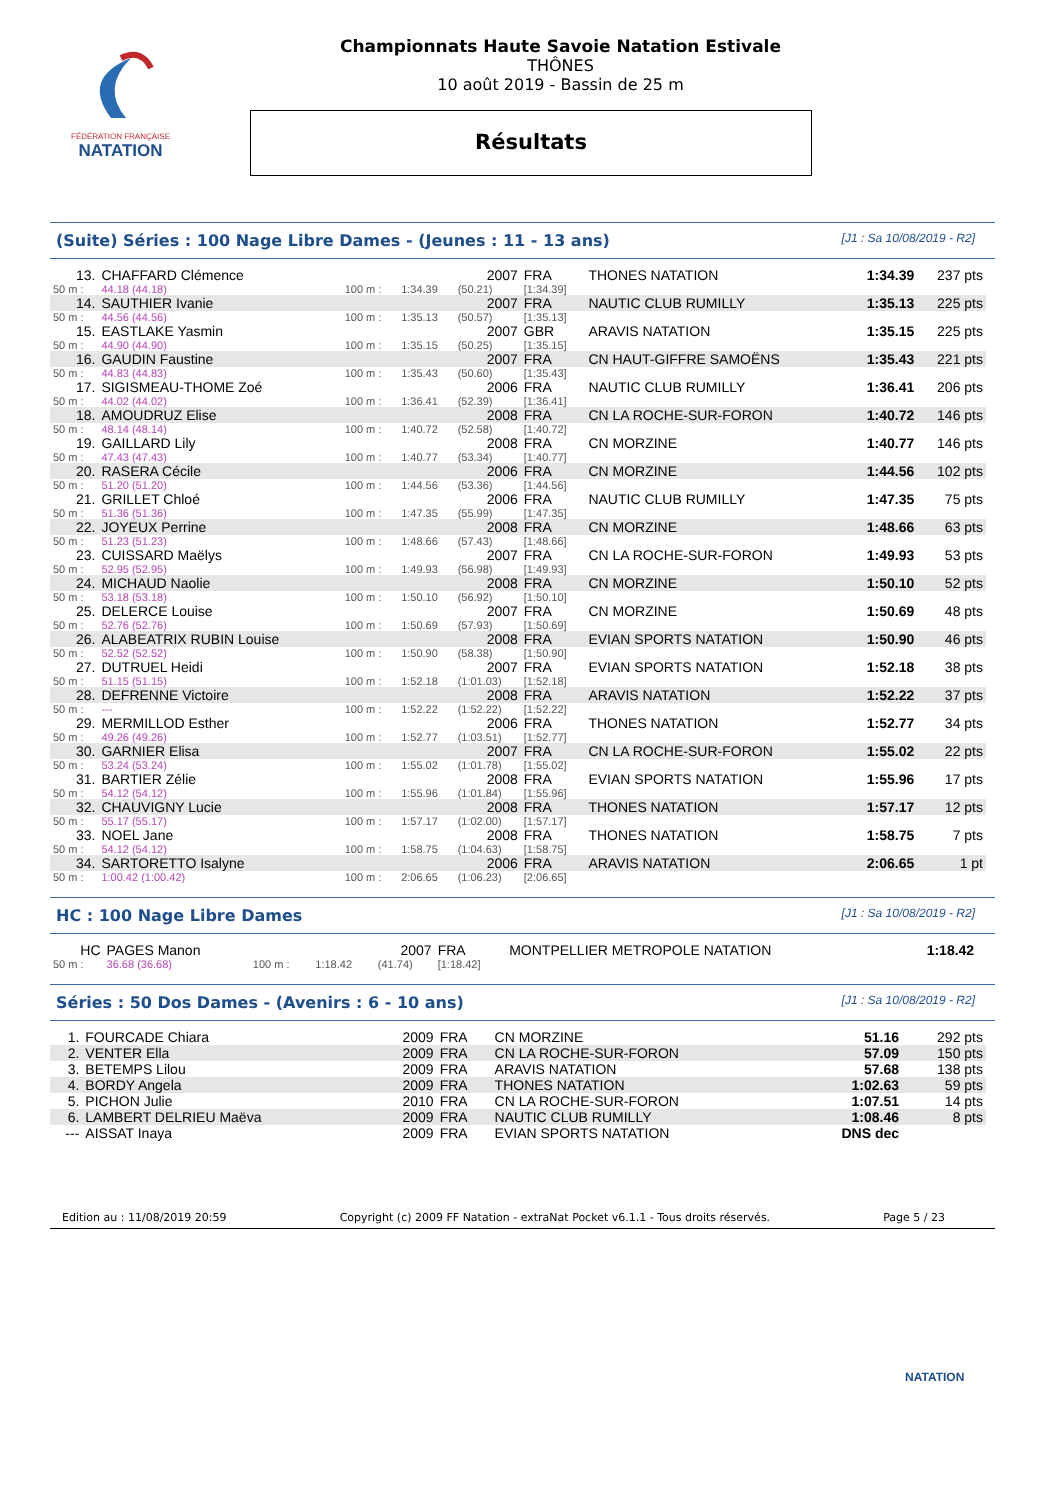FÉDÉRATION FRANÇAISE
NATATION
Championnats Haute Savoie Natation Estivale
THÔNES
10 août 2019 - Bassin de 25 m
Résultats
(Suite) Séries : 100 Nage Libre Dames - (Jeunes : 11 - 13 ans) [J1 : Sa 10/08/2019 - R2]
| 13. | CHAFFARD Clémence | | | 2007 | FRA | THONES NATATION | 1:34.39 | 237 pts |
| 50 m : | 44.18 (44.18) | 100 m : | 1:34.39 | (50.21) | [1:34.39] | | | |
| 14. | SAUTHIER Ivanie | | | 2007 | FRA | NAUTIC CLUB RUMILLY | 1:35.13 | 225 pts |
| 50 m : | 44.56 (44.56) | 100 m : | 1:35.13 | (50.57) | [1:35.13] | | | |
| 15. | EASTLAKE Yasmin | | | 2007 | GBR | ARAVIS NATATION | 1:35.15 | 225 pts |
| 50 m : | 44.90 (44.90) | 100 m : | 1:35.15 | (50.25) | [1:35.15] | | | |
| 16. | GAUDIN Faustine | | | 2007 | FRA | CN HAUT-GIFFRE SAMOËNS | 1:35.43 | 221 pts |
| 50 m : | 44.83 (44.83) | 100 m : | 1:35.43 | (50.60) | [1:35.43] | | | |
| 17. | SIGISMEAU-THOME Zoé | | | 2006 | FRA | NAUTIC CLUB RUMILLY | 1:36.41 | 206 pts |
| 50 m : | 44.02 (44.02) | 100 m : | 1:36.41 | (52.39) | [1:36.41] | | | |
| 18. | AMOUDRUZ Elise | | | 2008 | FRA | CN LA ROCHE-SUR-FORON | 1:40.72 | 146 pts |
| 50 m : | 48.14 (48.14) | 100 m : | 1:40.72 | (52.58) | [1:40.72] | | | |
| 19. | GAILLARD Lily | | | 2008 | FRA | CN MORZINE | 1:40.77 | 146 pts |
| 50 m : | 47.43 (47.43) | 100 m : | 1:40.77 | (53.34) | [1:40.77] | | | |
| 20. | RASERA Cécile | | | 2006 | FRA | CN MORZINE | 1:44.56 | 102 pts |
| 50 m : | 51.20 (51.20) | 100 m : | 1:44.56 | (53.36) | [1:44.56] | | | |
| 21. | GRILLET Chloé | | | 2006 | FRA | NAUTIC CLUB RUMILLY | 1:47.35 | 75 pts |
| 50 m : | 51.36 (51.36) | 100 m : | 1:47.35 | (55.99) | [1:47.35] | | | |
| 22. | JOYEUX Perrine | | | 2008 | FRA | CN MORZINE | 1:48.66 | 63 pts |
| 50 m : | 51.23 (51.23) | 100 m : | 1:48.66 | (57.43) | [1:48.66] | | | |
| 23. | CUISSARD Maëlys | | | 2007 | FRA | CN LA ROCHE-SUR-FORON | 1:49.93 | 53 pts |
| 50 m : | 52.95 (52.95) | 100 m : | 1:49.93 | (56.98) | [1:49.93] | | | |
| 24. | MICHAUD Naolie | | | 2008 | FRA | CN MORZINE | 1:50.10 | 52 pts |
| 50 m : | 53.18 (53.18) | 100 m : | 1:50.10 | (56.92) | [1:50.10] | | | |
| 25. | DELERCE Louise | | | 2007 | FRA | CN MORZINE | 1:50.69 | 48 pts |
| 50 m : | 52.76 (52.76) | 100 m : | 1:50.69 | (57.93) | [1:50.69] | | | |
| 26. | ALABEATRIX RUBIN Louise | | | 2008 | FRA | EVIAN SPORTS NATATION | 1:50.90 | 46 pts |
| 50 m : | 52.52 (52.52) | 100 m : | 1:50.90 | (58.38) | [1:50.90] | | | |
| 27. | DUTRUEL Heidi | | | 2007 | FRA | EVIAN SPORTS NATATION | 1:52.18 | 38 pts |
| 50 m : | 51.15 (51.15) | 100 m : | 1:52.18 | (1:01.03) | [1:52.18] | | | |
| 28. | DEFRENNE Victoire | | | 2008 | FRA | ARAVIS NATATION | 1:52.22 | 37 pts |
| 50 m : | --- | 100 m : | 1:52.22 | (1:52.22) | [1:52.22] | | | |
| 29. | MERMILLOD Esther | | | 2006 | FRA | THONES NATATION | 1:52.77 | 34 pts |
| 50 m : | 49.26 (49.26) | 100 m : | 1:52.77 | (1:03.51) | [1:52.77] | | | |
| 30. | GARNIER Elisa | | | 2007 | FRA | CN LA ROCHE-SUR-FORON | 1:55.02 | 22 pts |
| 50 m : | 53.24 (53.24) | 100 m : | 1:55.02 | (1:01.78) | [1:55.02] | | | |
| 31. | BARTIER Zélie | | | 2008 | FRA | EVIAN SPORTS NATATION | 1:55.96 | 17 pts |
| 50 m : | 54.12 (54.12) | 100 m : | 1:55.96 | (1:01.84) | [1:55.96] | | | |
| 32. | CHAUVIGNY Lucie | | | 2008 | FRA | THONES NATATION | 1:57.17 | 12 pts |
| 50 m : | 55.17 (55.17) | 100 m : | 1:57.17 | (1:02.00) | [1:57.17] | | | |
| 33. | NOEL Jane | | | 2008 | FRA | THONES NATATION | 1:58.75 | 7 pts |
| 50 m : | 54.12 (54.12) | 100 m : | 1:58.75 | (1:04.63) | [1:58.75] | | | |
| 34. | SARTORETTO Isalyne | | | 2006 | FRA | ARAVIS NATATION | 2:06.65 | 1 pt |
| 50 m : | 1:00.42 (1:00.42) | 100 m : | 2:06.65 | (1:06.23) | [2:06.65] | | | |
HC : 100 Nage Libre Dames [J1 : Sa 10/08/2019 - R2]
| HC | PAGES Manon | | | 2007 | FRA | MONTPELLIER METROPOLE NATATION | 1:18.42 | |
| 50 m : | 36.68 (36.68) | 100 m : | 1:18.42 | (41.74) | [1:18.42] | | | |
Séries : 50 Dos Dames - (Avenirs : 6 - 10 ans) [J1 : Sa 10/08/2019 - R2]
| 1. | FOURCADE Chiara | 2009 | FRA | CN MORZINE | 51.16 | 292 pts |
| 2. | VENTER Ella | 2009 | FRA | CN LA ROCHE-SUR-FORON | 57.09 | 150 pts |
| 3. | BETEMPS Lilou | 2009 | FRA | ARAVIS NATATION | 57.68 | 138 pts |
| 4. | BORDY Angela | 2009 | FRA | THONES NATATION | 1:02.63 | 59 pts |
| 5. | PICHON Julie | 2010 | FRA | CN LA ROCHE-SUR-FORON | 1:07.51 | 14 pts |
| 6. | LAMBERT DELRIEU Maëva | 2009 | FRA | NAUTIC CLUB RUMILLY | 1:08.46 | 8 pts |
| --- | AISSAT Inaya | 2009 | FRA | EVIAN SPORTS NATATION | DNS dec | |
Edition au : 11/08/2019 20:59 Copyright (c) 2009 FF Natation - extraNat Pocket v6.1.1 - Tous droits réservés. Page 5 / 23
NATATION